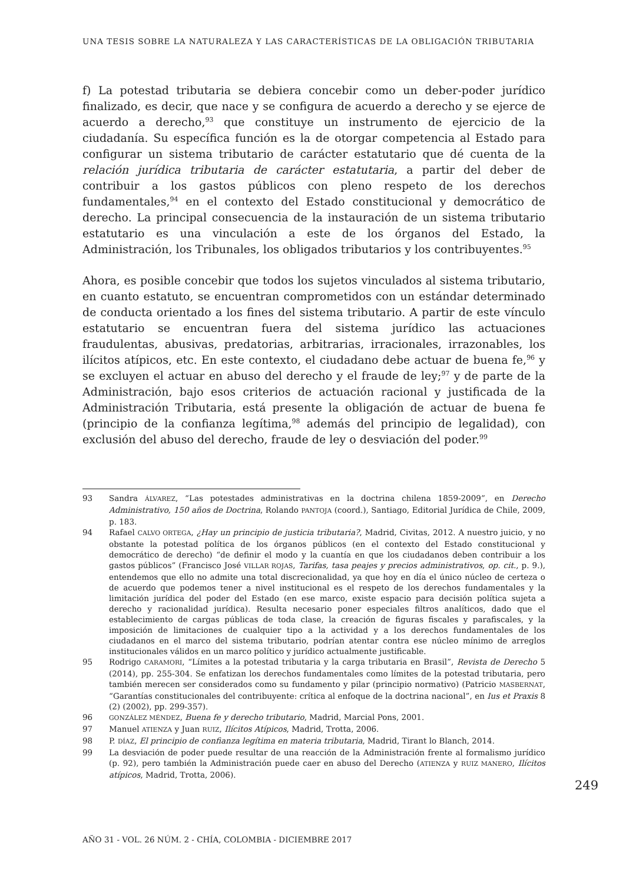UNA TESIS SOBRE LA NATURALEZA Y LAS CARACTERÍSTICAS DE LA OBLIGACIÓN TRIBUTARIA
f) La potestad tributaria se debiera concebir como un deber-poder jurídico finalizado, es decir, que nace y se configura de acuerdo a derecho y se ejerce de acuerdo a derecho,<sup>93</sup> que constituye un instrumento de ejercicio de la ciudadanía. Su específica función es la de otorgar competencia al Estado para configurar un sistema tributario de carácter estatutario que dé cuenta de la relación jurídica tributaria de carácter estatutaria, a partir del deber de contribuir a los gastos públicos con pleno respeto de los derechos fundamentales,<sup>94</sup> en el contexto del Estado constitucional y democrático de derecho. La principal consecuencia de la instauración de un sistema tributario estatutario es una vinculación a este de los órganos del Estado, la Administración, los Tribunales, los obligados tributarios y los contribuyentes.<sup>95</sup>
Ahora, es posible concebir que todos los sujetos vinculados al sistema tributario, en cuanto estatuto, se encuentran comprometidos con un estándar determinado de conducta orientado a los fines del sistema tributario. A partir de este vínculo estatutario se encuentran fuera del sistema jurídico las actuaciones fraudulentas, abusivas, predatorias, arbitrarias, irracionales, irrazonables, los ilícitos atípicos, etc. En este contexto, el ciudadano debe actuar de buena fe,<sup>96</sup> y se excluyen el actuar en abuso del derecho y el fraude de ley;<sup>97</sup> y de parte de la Administración, bajo esos criterios de actuación racional y justificada de la Administración Tributaria, está presente la obligación de actuar de buena fe (principio de la confianza legítima,<sup>98</sup> además del principio de legalidad), con exclusión del abuso del derecho, fraude de ley o desviación del poder.<sup>99</sup>
93 Sandra ÁLVAREZ, “Las potestades administrativas en la doctrina chilena 1859-2009”, en Derecho Administrativo, 150 años de Doctrina, Rolando PANTOJA (coord.), Santiago, Editorial Jurídica de Chile, 2009, p. 183.
94 Rafael CALVO ORTEGA, ¿Hay un principio de justicia tributaria?, Madrid, Civitas, 2012. A nuestro juicio, y no obstante la potestad política de los órganos públicos (en el contexto del Estado constitucional y democrático de derecho) “de definir el modo y la cuantía en que los ciudadanos deben contribuir a los gastos públicos” (Francisco José VILLAR ROJAS, Tarifas, tasa peajes y precios administrativos, op. cit., p. 9.), entendemos que ello no admite una total discrecionalidad, ya que hoy en día el único núcleo de certeza o de acuerdo que podemos tener a nivel institucional es el respeto de los derechos fundamentales y la limitación jurídica del poder del Estado (en ese marco, existe espacio para decisión política sujeta a derecho y racionalidad jurídica). Resulta necesario poner especiales filtros analíticos, dado que el establecimiento de cargas públicas de toda clase, la creación de figuras fiscales y parafiscales, y la imposición de limitaciones de cualquier tipo a la actividad y a los derechos fundamentales de los ciudadanos en el marco del sistema tributario, podrían atentar contra ese núcleo mínimo de arreglos institucionales válidos en un marco político y jurídico actualmente justificable.
95 Rodrigo CARAMORI, “Límites a la potestad tributaria y la carga tributaria en Brasil”, Revista de Derecho 5 (2014), pp. 255-304. Se enfatizan los derechos fundamentales como límites de la potestad tributaria, pero también merecen ser considerados como su fundamento y pilar (principio normativo) (Patricio MASBERNAT, “Garantías constitucionales del contribuyente: crítica al enfoque de la doctrina nacional”, en Ius et Praxis 8 (2) (2002), pp. 299-357).
96 GONZÁLEZ MÉNDEZ, Buena fe y derecho tributario, Madrid, Marcial Pons, 2001.
97 Manuel ATIENZA y Juan RUIZ, Ilícitos Atípicos, Madrid, Trotta, 2006.
98 P. DÍAZ, El principio de confianza legítima en materia tributaria, Madrid, Tirant lo Blanch, 2014.
99 La desviación de poder puede resultar de una reacción de la Administración frente al formalismo jurídico (p. 92), pero también la Administración puede caer en abuso del Derecho (ATIENZA y RUIZ MANERO, Ilícitos atípicos, Madrid, Trotta, 2006).
249
AÑO 31 - VOL. 26 NÚM. 2 - CHÍA, COLOMBIA - DICIEMBRE 2017